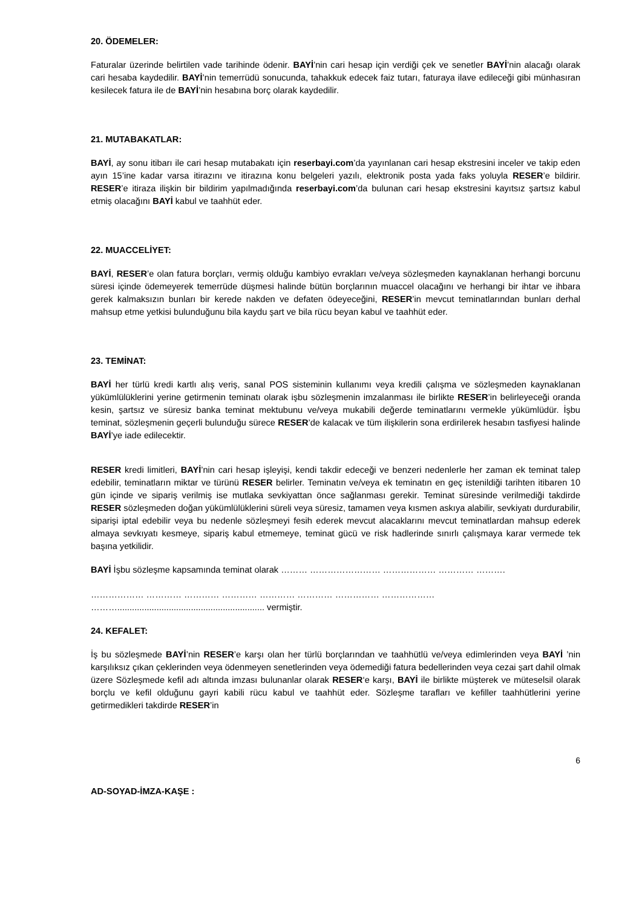20. ÖDEMELER:
Faturalar üzerinde belirtilen vade tarihinde ödenir. BAYİ’nin cari hesap için verdiği çek ve senetler BAYİ’nin alacağı olarak cari hesaba kaydedilir. BAYİ’nin temerrüdü sonucunda, tahakkuk edecek faiz tutarı, faturaya ilave edileceği gibi münhasıran kesilecek fatura ile de BAYİ’nin hesabına borç olarak kaydedilir.
21. MUTABAKATLAR:
BAYİ, ay sonu itibarı ile cari hesap mutabakatı için reserbayi.com’da yayınlanan cari hesap ekstresini inceler ve takip eden ayın 15’ine kadar varsa itirazını ve itirazına konu belgeleri yazılı, elektronik posta yada faks yoluyla RESER’e bildirir. RESER’e itiraza ilişkin bir bildirim yapılmadığında reserbayi.com’da bulunan cari hesap ekstresini kayıtsız şartsız kabul etmiş olacağını BAYİ kabul ve taahhüt eder.
22. MUACCELİYET:
BAYİ, RESER’e olan fatura borçları, vermiş olduğu kambiyo evrakları ve/veya sözleşmeden kaynaklanan herhangi borcunu süresi içinde ödemeyerek temerrüde düşmesi halinde bütün borçlarının muaccel olacağını ve herhangi bir ihtar ve ihbara gerek kalmaksızın bunları bir kerede nakden ve defaten ödeyeceğini, RESER’in mevcut teminatlarından bunları derhal mahsup etme yetkisi bulunduğunu bila kaydu şart ve bila rücu beyan kabul ve taahhüt eder.
23. TEMİNAT:
BAYİ her türlü kredi kartlı alış veriş, sanal POS sisteminin kullanımı veya kredili çalışma ve sözleşmeden kaynaklanan yükümlülüklerini yerine getirmenin teminatı olarak işbu sözleşmenin imzalanması ile birlikte RESER’in belirleyeceği oranda kesin, şartsız ve süresiz banka teminat mektubunu ve/veya mukabili değerde teminatlarını vermekle yükümlüdür. İşbu teminat, sözleşmenin geçerli bulunduğu sürece RESER’de kalacak ve tüm ilişkilerin sona erdirilerek hesabın tasfiyesi halinde BAYİ’ye iade edilecektir.
RESER kredi limitleri, BAYİ’nin cari hesap işleyişi, kendi takdir edeceği ve benzeri nedenlerle her zaman ek teminat talep edebilir, teminatların miktar ve türünü RESER belirler. Teminatın ve/veya ek teminatın en geç istenildiği tarihten itibaren 10 gün içinde ve sipariş verilmiş ise mutlaka sevkiyattan önce sağlanması gerekir. Teminat süresinde verilmediği takdirde RESER sözleşmeden doğan yükümlülüklerini süreli veya süresiz, tamamen veya kısmen askıya alabilir, sevkiyatı durdurabilir, siparişi iptal edebilir veya bu nedenle sözleşmeyi fesih ederek mevcut alacaklarını mevcut teminatlardan mahsup ederek almaya sevkıyatı kesmeye, sipariş kabul etmemeye, teminat gücü ve risk hadlerinde sınırlı çalışmaya karar vermede tek başına yetkilidir.
BAYİ İşbu sözleşme kapsamında teminat olarak ……… …………………… ……………… ………… ……….
……………… ………… ………… ………… ………… ………… …………… ………………
………............................................................ vermiştir.
24. KEFALET:
İş bu sözleşmede BAYİ’nin RESER’e karşı olan her türlü borçlarından ve taahhütlü ve/veya edimlerinden veya BAYİ ’nin karşılıksız çıkan çeklerinden veya ödenmeyen senetlerinden veya ödemediği fatura bedellerinden veya cezai şart dahil olmak üzere Sözleşmede kefil adı altında imzası bulunanlar olarak RESER‘e karşı, BAYİ ile birlikte müşterek ve müteselsil olarak borçlu ve kefil olduğunu gayri kabili rücu kabul ve taahhüt eder. Sözleşme tarafları ve kefiller taahhütlerini yerine getirmedikleri takdirde RESER’in
6
AD-SOYAD-İMZA-KAŞE :